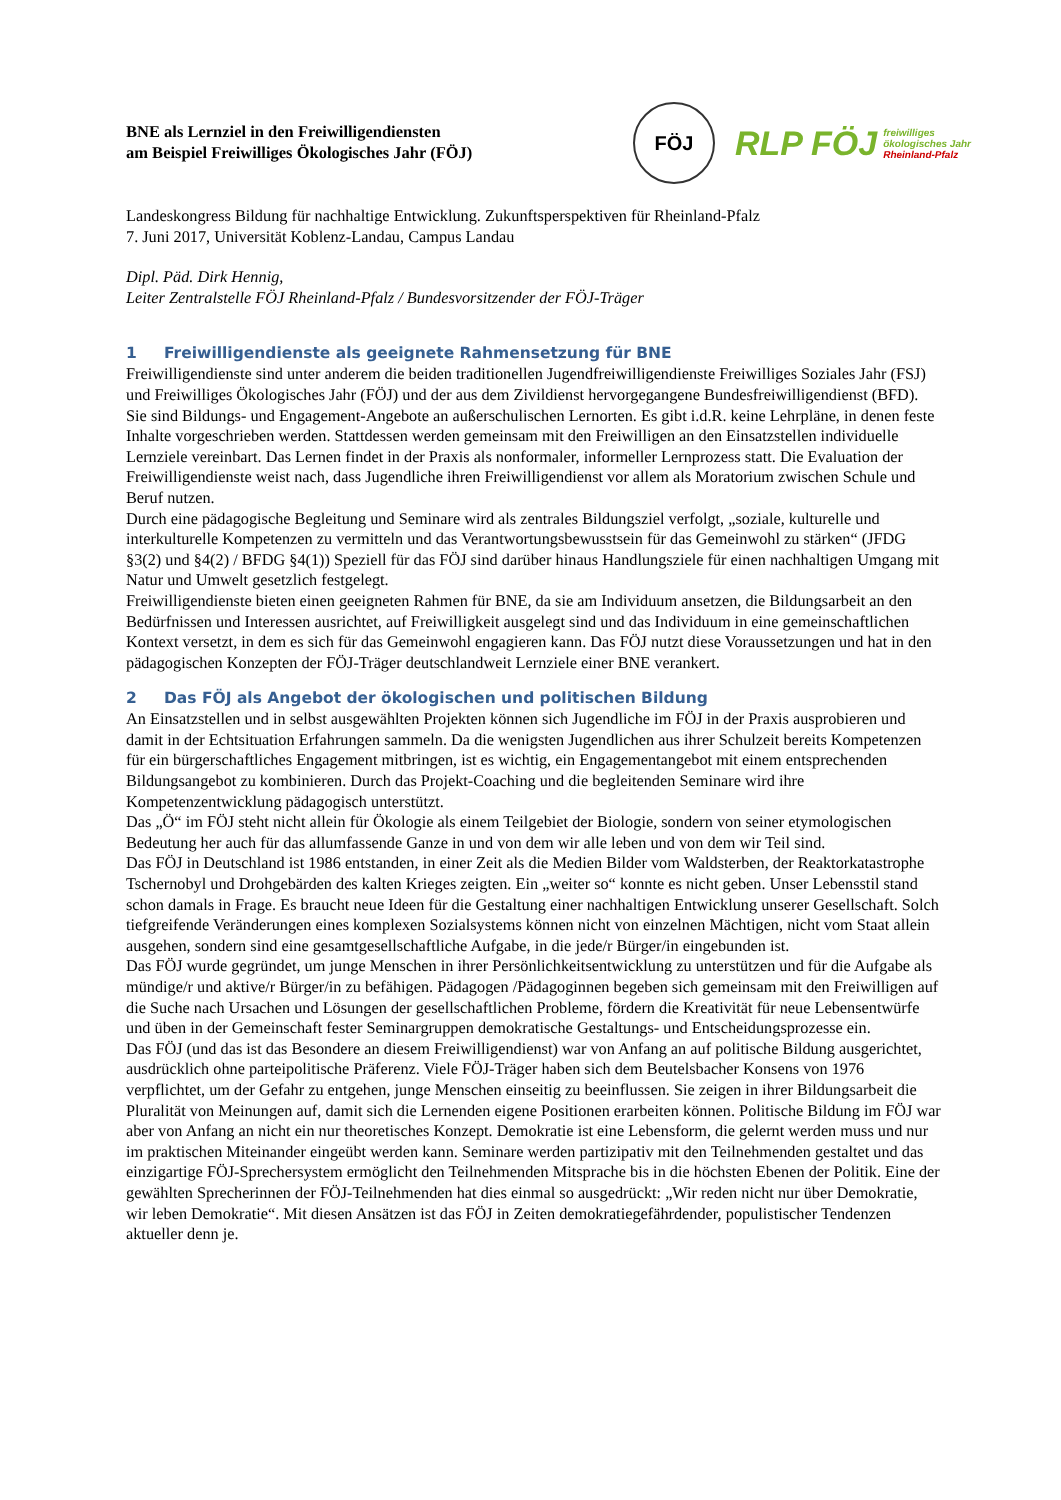BNE als Lernziel in den Freiwilligendiensten
am Beispiel Freiwilliges Ökologisches Jahr (FÖJ)
FÖJ
RLP FÖJ freiwilliges
ökologisches Jahr
Rheinland-Pfalz
Landeskongress Bildung für nachhaltige Entwicklung. Zukunftsperspektiven für Rheinland-Pfalz
7. Juni 2017, Universität Koblenz-Landau, Campus Landau
Dipl. Päd. Dirk Hennig,
Leiter Zentralstelle FÖJ Rheinland-Pfalz / Bundesvorsitzender der FÖJ-Träger
1 Freiwilligendienste als geeignete Rahmensetzung für BNE
Freiwilligendienste sind unter anderem die beiden traditionellen Jugendfreiwilligendienste Freiwilliges Soziales Jahr (FSJ) und Freiwilliges Ökologisches Jahr (FÖJ) und der aus dem Zivildienst hervorgegangene Bundesfreiwilligendienst (BFD). Sie sind Bildungs- und Engagement-Angebote an außerschulischen Lernorten. Es gibt i.d.R. keine Lehrpläne, in denen feste Inhalte vorgeschrieben werden. Stattdessen werden gemeinsam mit den Freiwilligen an den Einsatzstellen individuelle Lernziele vereinbart. Das Lernen findet in der Praxis als nonformaler, informeller Lernprozess statt. Die Evaluation der Freiwilligendienste weist nach, dass Jugendliche ihren Freiwilligendienst vor allem als Moratorium zwischen Schule und Beruf nutzen.
Durch eine pädagogische Begleitung und Seminare wird als zentrales Bildungsziel verfolgt, „soziale, kulturelle und interkulturelle Kompetenzen zu vermitteln und das Verantwortungsbewusstsein für das Gemeinwohl zu stärken“ (JFDG §3(2) und §4(2) / BFDG §4(1)) Speziell für das FÖJ sind darüber hinaus Handlungsziele für einen nachhaltigen Umgang mit Natur und Umwelt gesetzlich festgelegt.
Freiwilligendienste bieten einen geeigneten Rahmen für BNE, da sie am Individuum ansetzen, die Bildungsarbeit an den Bedürfnissen und Interessen ausrichtet, auf Freiwilligkeit ausgelegt sind und das Individuum in eine gemeinschaftlichen Kontext versetzt, in dem es sich für das Gemeinwohl engagieren kann. Das FÖJ nutzt diese Voraussetzungen und hat in den pädagogischen Konzepten der FÖJ-Träger deutschlandweit Lernziele einer BNE verankert.
2 Das FÖJ als Angebot der ökologischen und politischen Bildung
An Einsatzstellen und in selbst ausgewählten Projekten können sich Jugendliche im FÖJ in der Praxis ausprobieren und damit in der Echtsituation Erfahrungen sammeln. Da die wenigsten Jugendlichen aus ihrer Schulzeit bereits Kompetenzen für ein bürgerschaftliches Engagement mitbringen, ist es wichtig, ein Engagementangebot mit einem entsprechenden Bildungsangebot zu kombinieren. Durch das Projekt-Coaching und die begleitenden Seminare wird ihre Kompetenzentwicklung pädagogisch unterstützt.
Das „Ö“ im FÖJ steht nicht allein für Ökologie als einem Teilgebiet der Biologie, sondern von seiner etymologischen Bedeutung her auch für das allumfassende Ganze in und von dem wir alle leben und von dem wir Teil sind.
Das FÖJ in Deutschland ist 1986 entstanden, in einer Zeit als die Medien Bilder vom Waldsterben, der Reaktorkatastrophe Tschernobyl und Drohgebärden des kalten Krieges zeigten. Ein „weiter so“ konnte es nicht geben. Unser Lebensstil stand schon damals in Frage. Es braucht neue Ideen für die Gestaltung einer nachhaltigen Entwicklung unserer Gesellschaft. Solch tiefgreifende Veränderungen eines komplexen Sozialsystems können nicht von einzelnen Mächtigen, nicht vom Staat allein ausgehen, sondern sind eine gesamtgesellschaftliche Aufgabe, in die jede/r Bürger/in eingebunden ist.
Das FÖJ wurde gegründet, um junge Menschen in ihrer Persönlichkeitsentwicklung zu unterstützen und für die Aufgabe als mündige/r und aktive/r Bürger/in zu befähigen. Pädagogen /Pädagoginnen begeben sich gemeinsam mit den Freiwilligen auf die Suche nach Ursachen und Lösungen der gesellschaftlichen Probleme, fördern die Kreativität für neue Lebensentwürfe und üben in der Gemeinschaft fester Seminargruppen demokratische Gestaltungs- und Entscheidungsprozesse ein.
Das FÖJ (und das ist das Besondere an diesem Freiwilligendienst) war von Anfang an auf politische Bildung ausgerichtet, ausdrücklich ohne parteipolitische Präferenz. Viele FÖJ-Träger haben sich dem Beutelsbacher Konsens von 1976 verpflichtet, um der Gefahr zu entgehen, junge Menschen einseitig zu beeinflussen. Sie zeigen in ihrer Bildungsarbeit die Pluralität von Meinungen auf, damit sich die Lernenden eigene Positionen erarbeiten können. Politische Bildung im FÖJ war aber von Anfang an nicht ein nur theoretisches Konzept. Demokratie ist eine Lebensform, die gelernt werden muss und nur im praktischen Miteinander eingeübt werden kann. Seminare werden partizipativ mit den Teilnehmenden gestaltet und das einzigartige FÖJ-Sprechersystem ermöglicht den Teilnehmenden Mitsprache bis in die höchsten Ebenen der Politik. Eine der gewählten Sprecherinnen der FÖJ-Teilnehmenden hat dies einmal so ausgedrückt: „Wir reden nicht nur über Demokratie, wir leben Demokratie“. Mit diesen Ansätzen ist das FÖJ in Zeiten demokratiegefährdender, populistischer Tendenzen aktueller denn je.